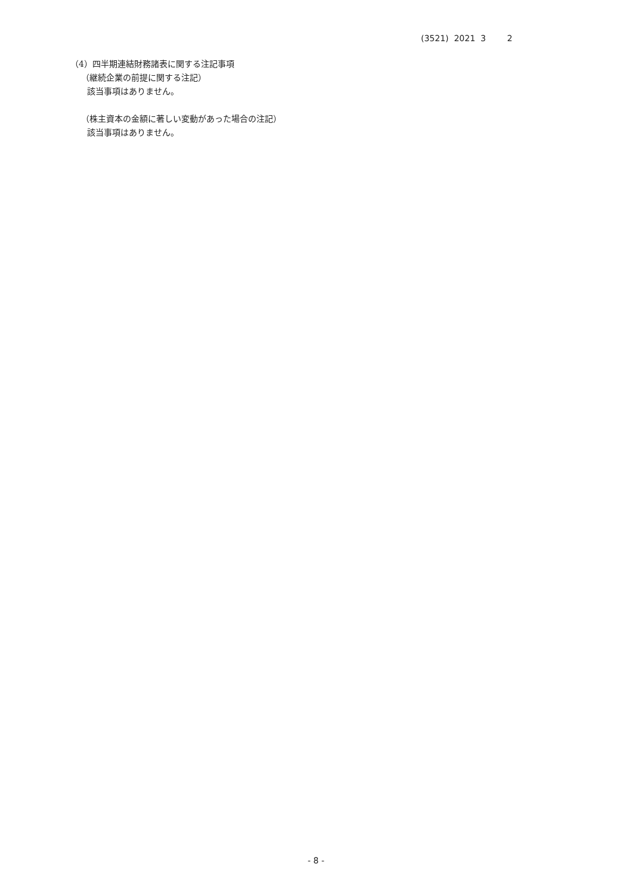(3521) 2021 3 2
（4）四半期連結財務諸表に関する注記事項
（継続企業の前提に関する注記）
該当事項はありません。
（株主資本の金額に著しい変動があった場合の注記）
該当事項はありません。
- 8 -